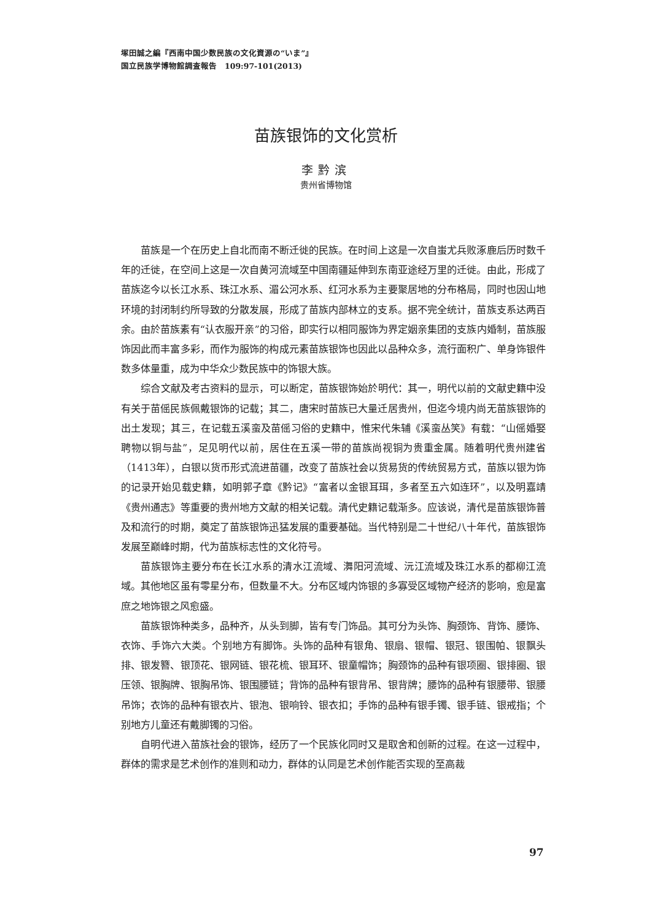塚田誠之編『西南中国少数民族の文化資源の“いま”』
国立民族学博物館調査報告　109:97-101(2013)
苗族银饰的文化赏析
李黔滨
贵州省博物馆
苗族是一个在历史上自北而南不断迁徙的民族。在时间上这是一次自蚩尤兵败涿鹿后历时数千年的迁徙，在空间上这是一次自黄河流域至中国南疆延伸到东南亚途经万里的迁徙。由此，形成了苗族迄今以长江水系、珠江水系、湄公河水系、红河水系为主要聚居地的分布格局，同时也因山地环境的封闭制约所导致的分散发展，形成了苗族内部林立的支系。据不完全统计，苗族支系达两百余。由於苗族素有“认衣服开亲”的习俗，即实行以相同服饰为界定姻亲集团的支族内婚制，苗族服饰因此而丰富多彩，而作为服饰的构成元素苗族银饰也因此以品种众多，流行面积广、单身饰银件数多体量重，成为中华众少数民族中的饰银大族。
综合文献及考古资料的显示，可以断定，苗族银饰始於明代：其一，明代以前的文献史籍中没有关于苗傜民族佩戴银饰的记载；其二，唐宋时苗族已大量迁居贵州，但迄今境内尚无苗族银饰的出土发现；其三，在记载五溪蛮及苗傜习俗的史籍中，惟宋代朱辅《溪蛮丛笑》有载：“山傜婚娶聘物以铜与盐”，足见明代以前，居住在五溪一带的苗族尚视铜为贵重金属。随着明代贵州建省（1413年），白银以货币形式流进苗疆，改变了苗族社会以货易货的传统贸易方式，苗族以银为饰的记录开始见载史籍，如明郭子章《黔记》“富者以金银耳珥，多者至五六如连环”，以及明嘉靖《贵州通志》等重要的贵州地方文献的相关记载。清代史籍记载渐多。应该说，清代是苗族银饰普及和流行的时期，奠定了苗族银饰迅猛发展的重要基础。当代特别是二十世纪八十年代，苗族银饰发展至巅峰时期，代为苗族标志性的文化符号。
苗族银饰主要分布在长江水系的清水江流域、㵲阳河流域、沅江流域及珠江水系的都柳江流域。其他地区虽有零星分布，但数量不大。分布区域内饰银的多寡受区域物产经济的影响，愈是富庶之地饰银之风愈盛。
苗族银饰种类多，品种齐，从头到脚，皆有专门饰品。其可分为头饰、胸颈饰、背饰、腰饰、衣饰、手饰六大类。个别地方有脚饰。头饰的品种有银角、银扇、银帽、银冠、银围帕、银飘头排、银发簪、银顶花、银网链、银花梳、银耳环、银童帽饰；胸颈饰的品种有银项圈、银排圈、银压领、银胸牌、银胸吊饰、银围腰链；背饰的品种有银背吊、银背牌；腰饰的品种有银腰带、银腰吊饰；衣饰的品种有银衣片、银泡、银响铃、银衣扣；手饰的品种有银手镯、银手链、银戒指；个别地方儿童还有戴脚镯的习俗。
自明代进入苗族社会的银饰，经历了一个民族化同时又是取舍和创新的过程。在这一过程中，群体的需求是艺术创作的准则和动力，群体的认同是艺术创作能否实现的至高裁
97